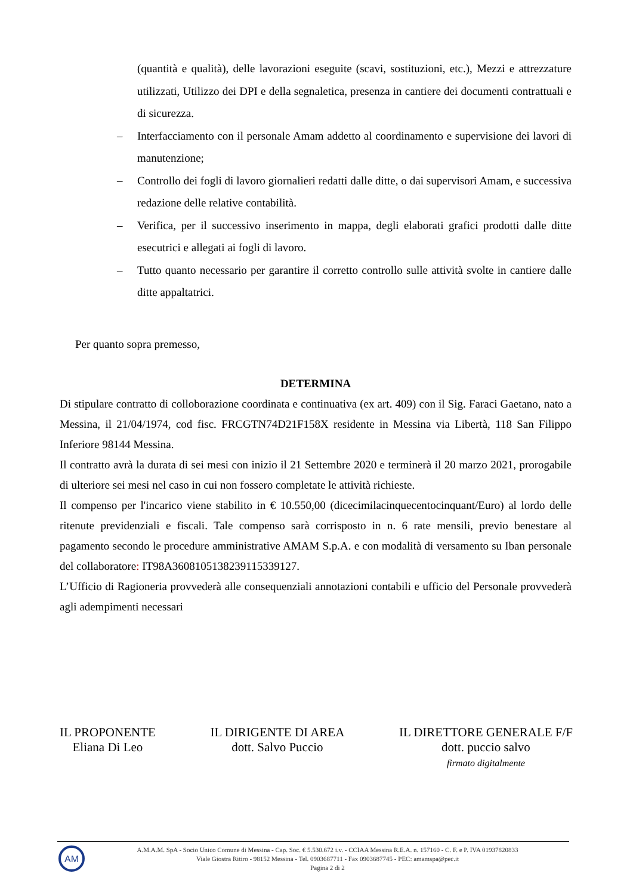(quantità e qualità), delle lavorazioni eseguite (scavi, sostituzioni, etc.), Mezzi e attrezzature utilizzati, Utilizzo dei DPI e della segnaletica, presenza in cantiere dei documenti contrattuali e di sicurezza.
– Interfacciamento con il personale Amam addetto al coordinamento e supervisione dei lavori di manutenzione;
– Controllo dei fogli di lavoro giornalieri redatti dalle ditte, o dai supervisori Amam, e successiva redazione delle relative contabilità.
– Verifica, per il successivo inserimento in mappa, degli elaborati grafici prodotti dalle ditte esecutrici e allegati ai fogli di lavoro.
– Tutto quanto necessario per garantire il corretto controllo sulle attività svolte in cantiere dalle ditte appaltatrici.
Per quanto sopra premesso,
DETERMINA
Di stipulare contratto di colloborazione coordinata e continuativa (ex art. 409) con il Sig. Faraci Gaetano, nato a Messina, il 21/04/1974, cod fisc. FRCGTN74D21F158X residente in Messina via Libertà, 118 San Filippo Inferiore 98144 Messina.
Il contratto avrà la durata di sei mesi con inizio il 21 Settembre 2020 e terminerà il 20 marzo 2021, prorogabile di ulteriore sei mesi nel caso in cui non fossero completate le attività richieste.
Il compenso per l'incarico viene stabilito in € 10.550,00 (dicecimilacinquecentocinquant/Euro) al lordo delle ritenute previdenziali e fiscali. Tale compenso sarà corrisposto in n. 6 rate mensili, previo benestare al pagamento secondo le procedure amministrative AMAM S.p.A. e con modalità di versamento su Iban personale del collaboratore: IT98A3608105138239115339127.
L’Ufficio di Ragioneria provvederà alle consequenziali annotazioni contabili e ufficio del Personale provvederà agli adempimenti necessari
IL PROPONENTE
Eliana Di Leo
IL DIRIGENTE DI AREA
dott. Salvo Puccio
IL DIRETTORE GENERALE F/F
dott. puccio salvo
firmato digitalmente
AM
A.M.A.M. SpA - Socio Unico Comune di Messina - Cap. Soc. € 5.530.672 i.v. - CCIAA Messina R.E.A. n. 157160 - C. F. e P. IVA 01937820833
Viale Giostra Ritiro - 98152 Messina - Tel. 0903687711 - Fax 0903687745 - PEC: amamspa@pec.it
Pagina 2 di 2